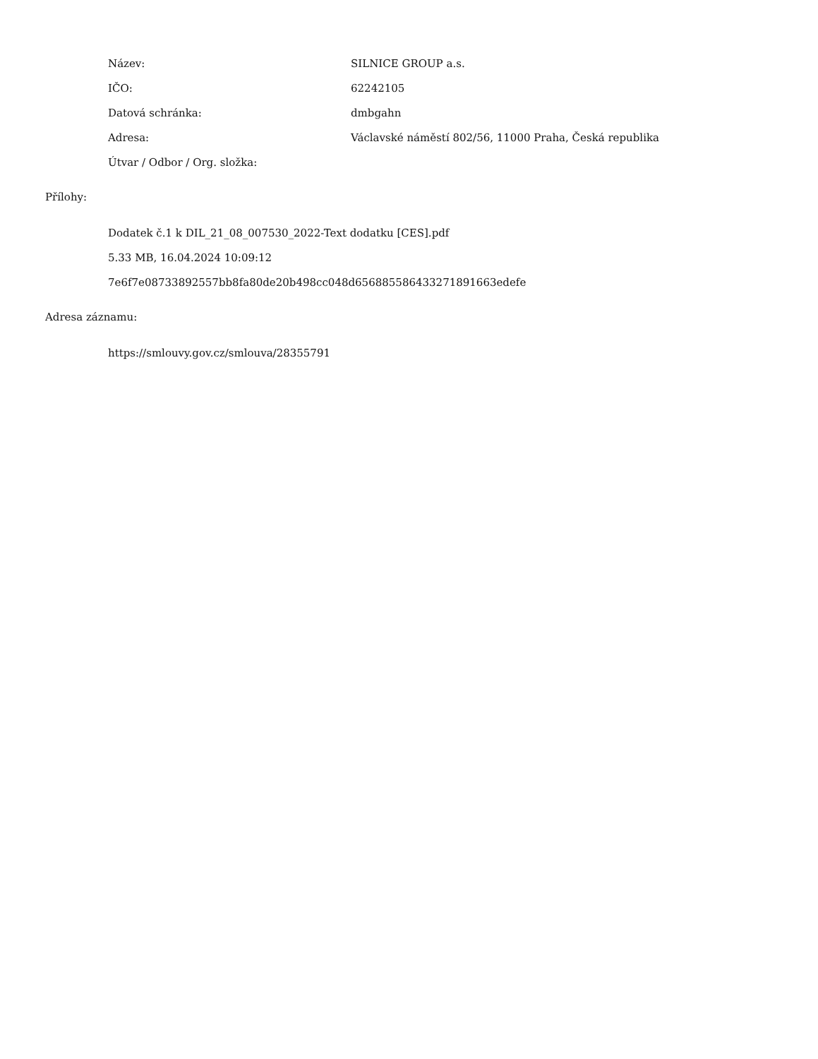Název: SILNICE GROUP a.s.
IČO: 62242105
Datová schránka: dmbgahn
Adresa:
Václavské náměstí 802/56, 11000 Praha, Česká republika
Útvar / Odbor / Org. složka:
Přílohy:
Dodatek č.1 k DIL_21_08_007530_2022-Text dodatku [CES].pdf
5.33 MB, 16.04.2024 10:09:12
7e6f7e08733892557bb8fa80de20b498cc048d656885586433271891663edefe
Adresa záznamu:
https://smlouvy.gov.cz/smlouva/28355791